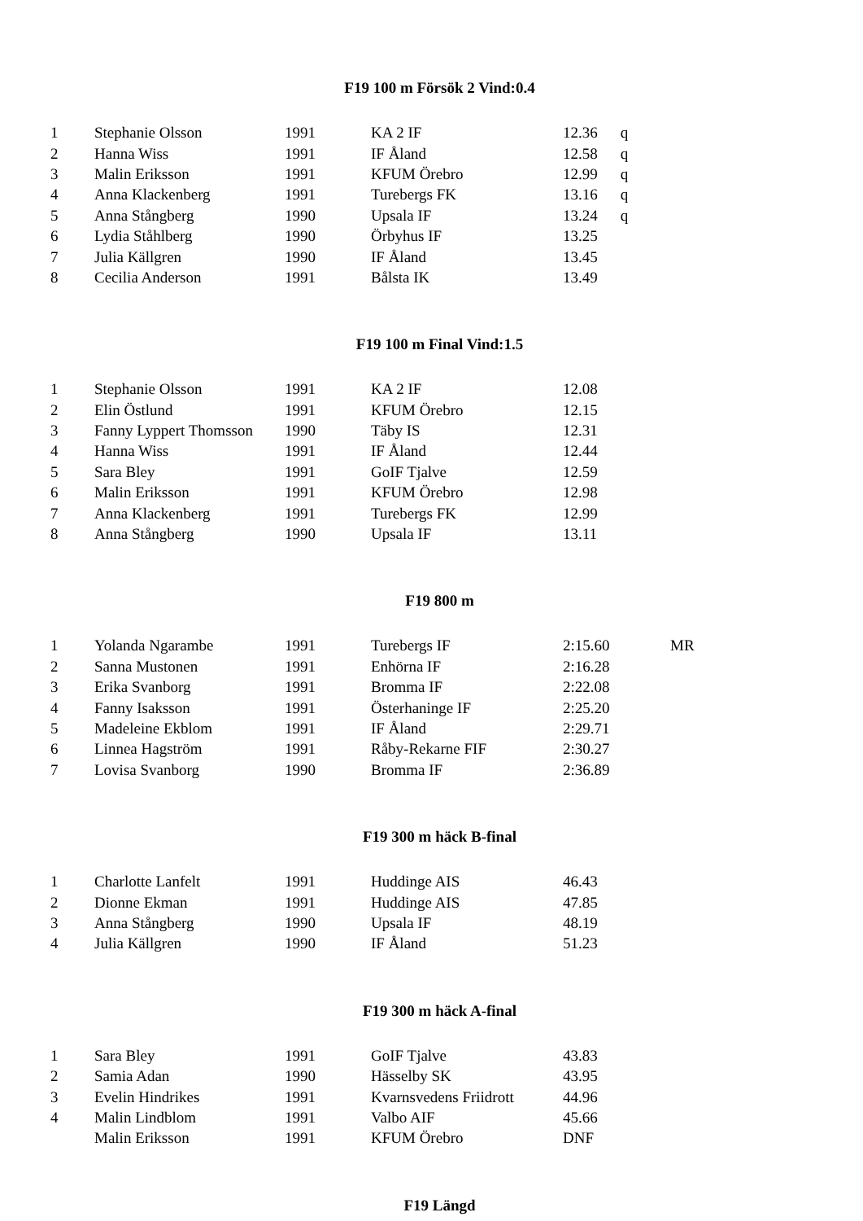F19 100 m Försök 2 Vind:0.4
| 1 | Stephanie Olsson | 1991 | KA 2 IF | 12.36 | q |
| 2 | Hanna Wiss | 1991 | IF Åland | 12.58 | q |
| 3 | Malin Eriksson | 1991 | KFUM Örebro | 12.99 | q |
| 4 | Anna Klackenberg | 1991 | Turebergs FK | 13.16 | q |
| 5 | Anna Stångberg | 1990 | Upsala IF | 13.24 | q |
| 6 | Lydia Ståhlberg | 1990 | Örbyhus IF | 13.25 | |
| 7 | Julia Källgren | 1990 | IF Åland | 13.45 | |
| 8 | Cecilia Anderson | 1991 | Bålsta IK | 13.49 | |
F19 100 m Final Vind:1.5
| 1 | Stephanie Olsson | 1991 | KA 2 IF | 12.08 |
| 2 | Elin Östlund | 1991 | KFUM Örebro | 12.15 |
| 3 | Fanny Lyppert Thomsson | 1990 | Täby IS | 12.31 |
| 4 | Hanna Wiss | 1991 | IF Åland | 12.44 |
| 5 | Sara Bley | 1991 | GoIF Tjalve | 12.59 |
| 6 | Malin Eriksson | 1991 | KFUM Örebro | 12.98 |
| 7 | Anna Klackenberg | 1991 | Turebergs FK | 12.99 |
| 8 | Anna Stångberg | 1990 | Upsala IF | 13.11 |
F19 800 m
| 1 | Yolanda Ngarambe | 1991 | Turebergs IF | 2:15.60 | MR |
| 2 | Sanna Mustonen | 1991 | Enhörna IF | 2:16.28 | |
| 3 | Erika Svanborg | 1991 | Bromma IF | 2:22.08 | |
| 4 | Fanny Isaksson | 1991 | Österhaninge IF | 2:25.20 | |
| 5 | Madeleine Ekblom | 1991 | IF Åland | 2:29.71 | |
| 6 | Linnea Hagström | 1991 | Råby-Rekarne FIF | 2:30.27 | |
| 7 | Lovisa Svanborg | 1990 | Bromma IF | 2:36.89 | |
F19 300 m häck B-final
| 1 | Charlotte Lanfelt | 1991 | Huddinge AIS | 46.43 |
| 2 | Dionne Ekman | 1991 | Huddinge AIS | 47.85 |
| 3 | Anna Stångberg | 1990 | Upsala IF | 48.19 |
| 4 | Julia Källgren | 1990 | IF Åland | 51.23 |
F19 300 m häck A-final
| 1 | Sara Bley | 1991 | GoIF Tjalve | 43.83 |
| 2 | Samia Adan | 1990 | Hässelby SK | 43.95 |
| 3 | Evelin Hindrikes | 1991 | Kvarnsvedens Friidrott | 44.96 |
| 4 | Malin Lindblom | 1991 | Valbo AIF | 45.66 |
| | Malin Eriksson | 1991 | KFUM Örebro | DNF |
F19 Längd